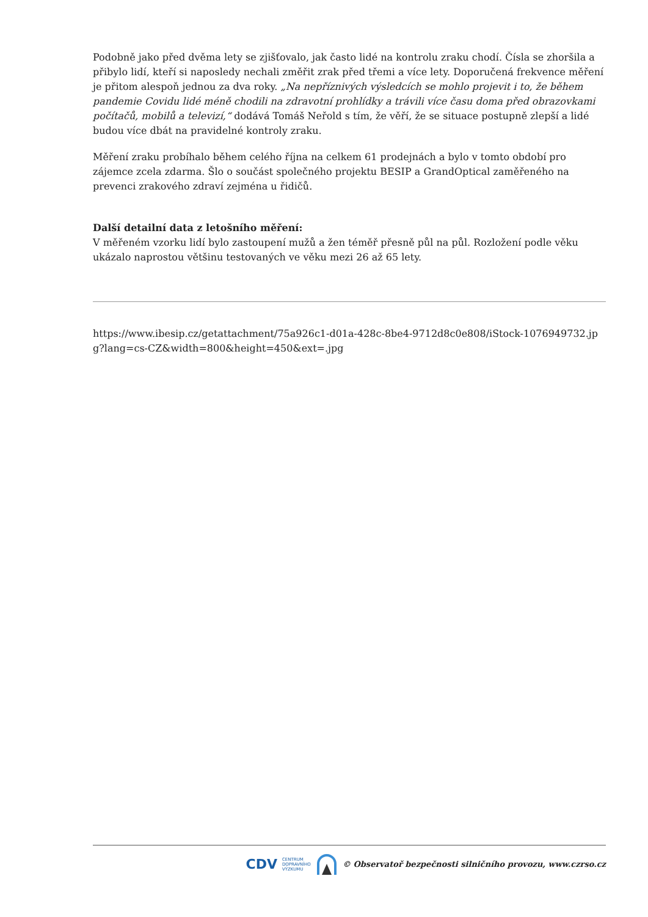Podobně jako před dvěma lety se zjišťovalo, jak často lidé na kontrolu zraku chodí. Čísla se zhoršila a přibylo lidí, kteří si naposledy nechali změřit zrak před třemi a více lety. Doporučená frekvence měření je přitom alespoň jednou za dva roky. „Na nepříznivých výsledcích se mohlo projevit i to, že během pandemie Covidu lidé méně chodili na zdravotní prohlídky a trávili více času doma před obrazovkami počítačů, mobilů a televizí,“ dodává Tomáš Neřold s tím, že věří, že se situace postupně zlepší a lidé budou více dbát na pravidelné kontroly zraku.
Měření zraku probíhalo během celého října na celkem 61 prodejnách a bylo v tomto období pro zájemce zcela zdarma. Šlo o součást společného projektu BESIP a GrandOptical zaměřeného na prevenci zrakového zdraví zejména u řidičů.
Další detailní data z letošního měření:
V měřeném vzorku lidí bylo zastoupení mužů a žen téměř přesně půl na půl. Rozložení podle věku ukázalo naprostou většinu testovaných ve věku mezi 26 až 65 lety.
https://www.ibesip.cz/getattachment/75a926c1-d01a-428c-8be4-9712d8c0e808/iStock-1076949732.jpg?lang=cs-CZ&width=800&height=450&ext=.jpg
CDV CENTRUM
DOPRAVNÍHO
VÝZKUMU © Observatoř bezpečnosti silničního provozu, www.czrso.cz